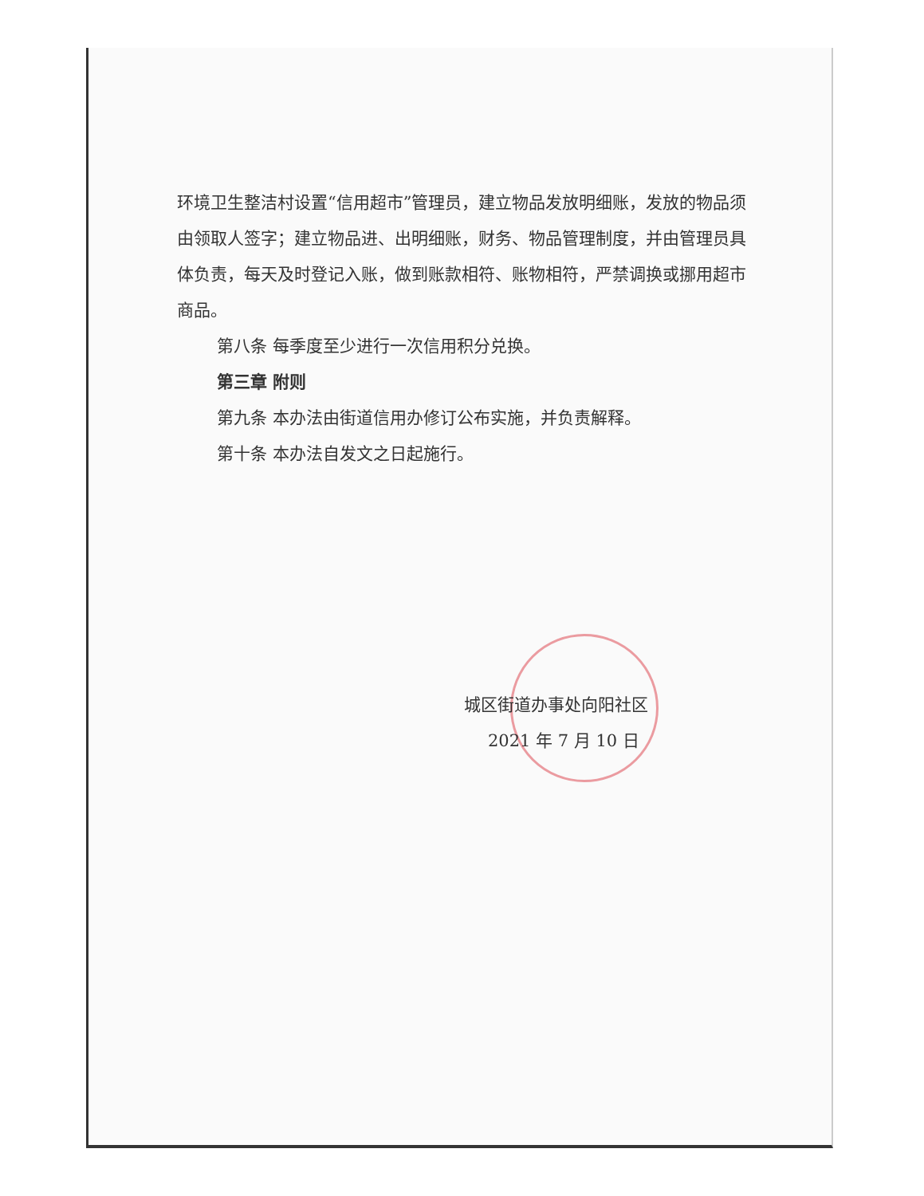环境卫生整洁村设置“信用超市”管理员，建立物品发放明细账，发放的物品须由领取人签字；建立物品进、出明细账，财务、物品管理制度，并由管理员具体负责，每天及时登记入账，做到账款相符、账物相符，严禁调换或挪用超市商品。
第八条 每季度至少进行一次信用积分兑换。
第三章 附则
第九条 本办法由街道信用办修订公布实施，并负责解释。
第十条 本办法自发文之日起施行。
城区街道办事处向阳社区
2021 年 7 月 10 日